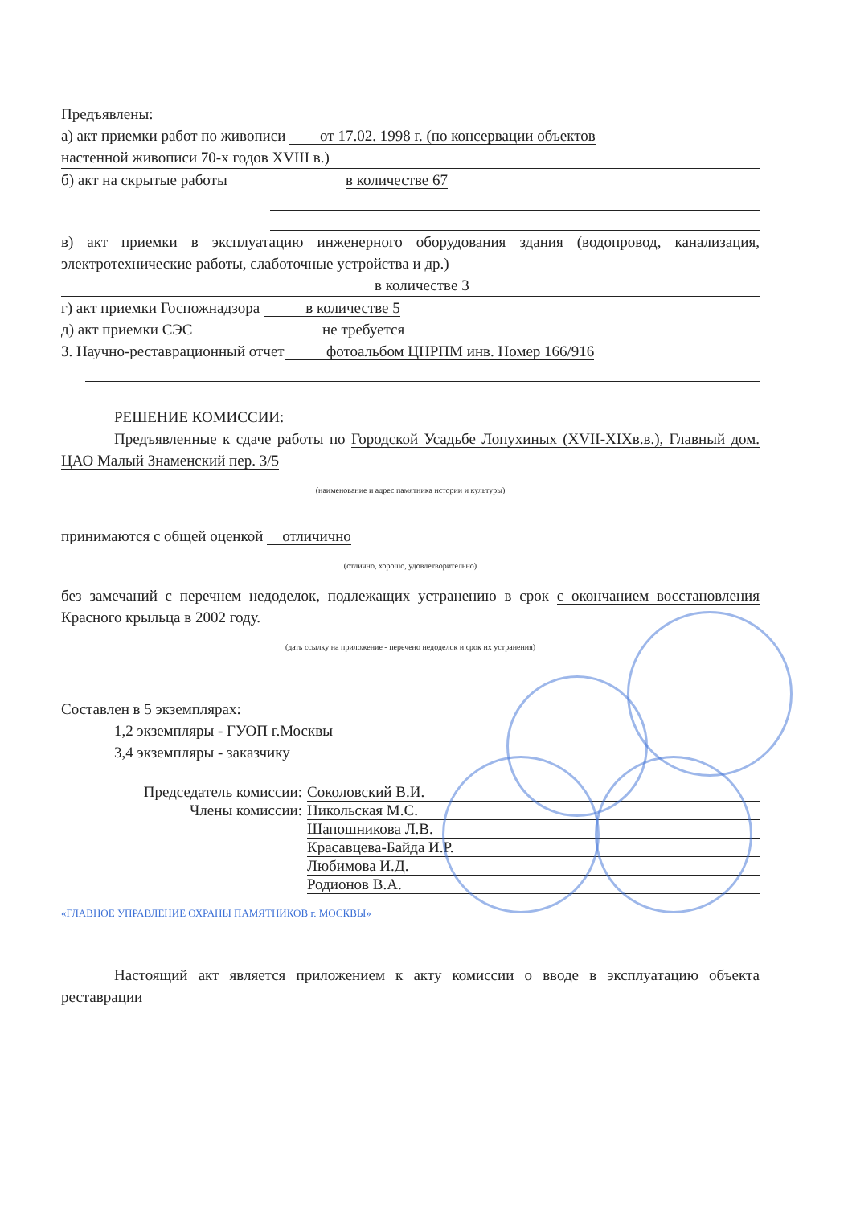Предъявлены:
а) акт приемки работ по живописи от 17.02. 1998 г. (по консервации объектов
настенной живописи 70-х годов XVIII в.)
б) акт на скрытые работы в количестве 67
в) акт приемки в эксплуатацию инженерного оборудования здания (водопровод, канализация, электротехнические работы, слаботочные устройства и др.)
в количестве 3
г) акт приемки Госпожнадзора в количестве 5
д) акт приемки СЭС не требуется
3. Научно-реставрационный отчет фотоальбом ЦНРПМ инв. Номер 166/916
РЕШЕНИЕ КОМИССИИ:
Предъявленные к сдаче работы по Городской Усадьбе Лопухиных (XVII-XIXв.в.), Главный дом. ЦАО Малый Знаменский пер. 3/5
(наименование и адрес памятника истории и культуры)
принимаются с общей оценкой отличично
(отлично, хорошо, удовлетворительно)
без замечаний с перечнем недоделок, подлежащих устранению в срок с окончанием восстановления Красного крыльца в 2002 году.
(дать ссылку на приложение - перечено недоделок и срок их устранения)
Составлен в 5 экземплярах:
1,2 экземпляры - ГУОП г.Москвы
3,4 экземпляры - заказчику
Председатель комиссии: Соколовский В.И.
Члены комиссии: Никольская М.С.
Шапошникова Л.В.
Красавцева-Байда И.Р.
Любимова И.Д.
Родионов В.А.
«ГЛАВНОЕ УПРАВЛЕНИЕ ОХРАНЫ ПАМЯТНИКОВ г. МОСКВЫ»
Настоящий акт является приложением к акту комиссии о вводе в эксплуатацию объекта реставрации